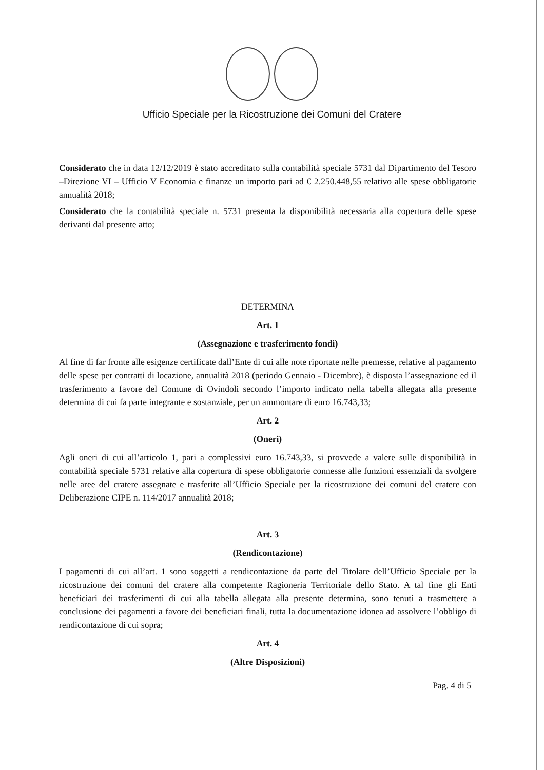Ufficio Speciale per la Ricostruzione dei Comuni del Cratere
Considerato che in data 12/12/2019 è stato accreditato sulla contabilità speciale 5731 dal Dipartimento del Tesoro –Direzione VI – Ufficio V Economia e finanze un importo pari ad € 2.250.448,55 relativo alle spese obbligatorie annualità 2018;
Considerato che la contabilità speciale n. 5731 presenta la disponibilità necessaria alla copertura delle spese derivanti dal presente atto;
DETERMINA
Art. 1
(Assegnazione e trasferimento fondi)
Al fine di far fronte alle esigenze certificate dall’Ente di cui alle note riportate nelle premesse, relative al pagamento delle spese per contratti di locazione, annualità 2018 (periodo Gennaio - Dicembre), è disposta l’assegnazione ed il trasferimento a favore del Comune di Ovindoli secondo l’importo indicato nella tabella allegata alla presente determina di cui fa parte integrante e sostanziale, per un ammontare di euro 16.743,33;
Art. 2
(Oneri)
Agli oneri di cui all’articolo 1, pari a complessivi euro 16.743,33, si provvede a valere sulle disponibilità in contabilità speciale 5731 relative alla copertura di spese obbligatorie connesse alle funzioni essenziali da svolgere nelle aree del cratere assegnate e trasferite all’Ufficio Speciale per la ricostruzione dei comuni del cratere con Deliberazione CIPE n. 114/2017 annualità 2018;
Art. 3
(Rendicontazione)
I pagamenti di cui all’art. 1 sono soggetti a rendicontazione da parte del Titolare dell’Ufficio Speciale per la ricostruzione dei comuni del cratere alla competente Ragioneria Territoriale dello Stato. A tal fine gli Enti beneficiari dei trasferimenti di cui alla tabella allegata alla presente determina, sono tenuti a trasmettere a conclusione dei pagamenti a favore dei beneficiari finali, tutta la documentazione idonea ad assolvere l’obbligo di rendicontazione di cui sopra;
Art. 4
(Altre Disposizioni)
Pag. 4 di 5